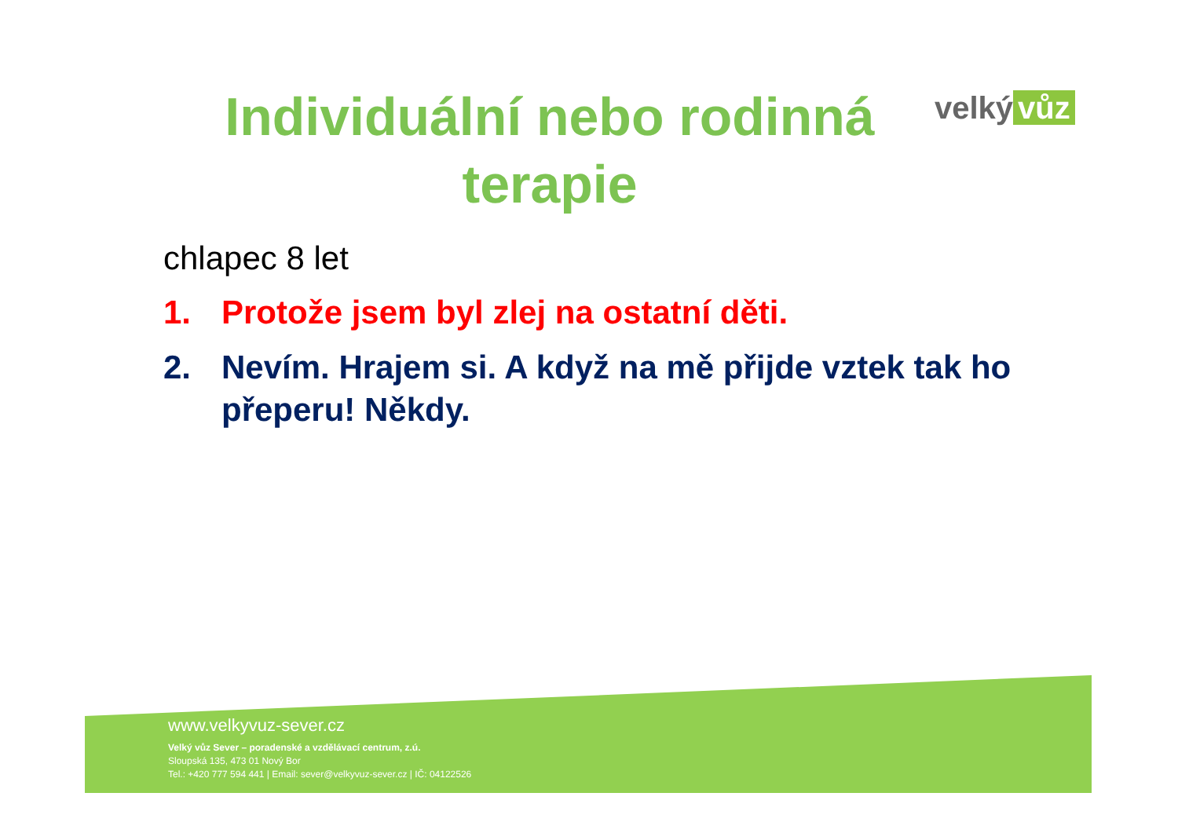Individuální nebo rodinná terapie
velký vůz
chlapec 8 let
1. Protože jsem byl zlej na ostatní děti.
2. Nevím. Hrajem si. A když na mě přijde vztek tak ho přeperu! Někdy.
www.velkyvuz-sever.cz
Velký vůz Sever – poradenské a vzdělávací centrum, z.ú.
Sloupská 135, 473 01 Nový Bor
Tel.: +420 777 594 441 | Email: sever@velkyvuz-sever.cz | IČ: 04122526